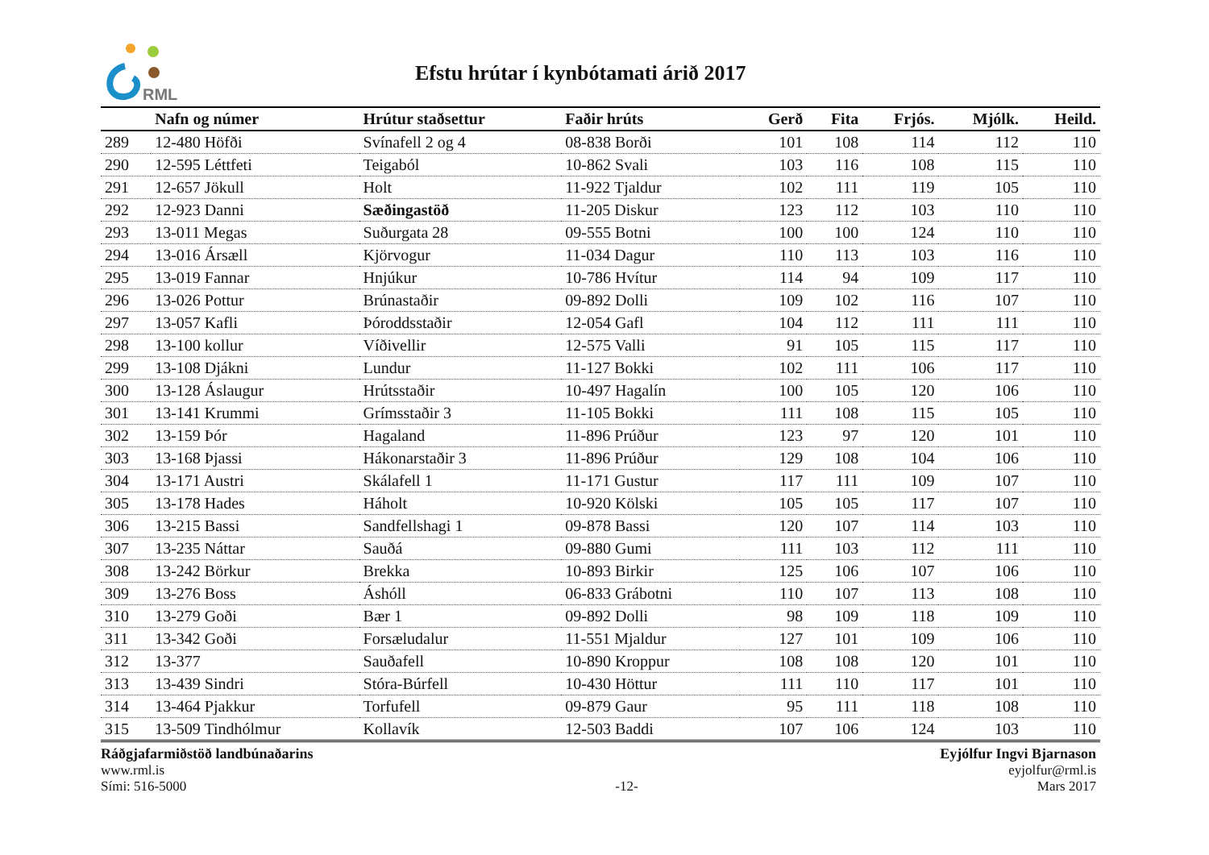RML
Efstu hrútar í kynbótamati árið 2017
| | Nafn og númer | Hrútur staðsettur | Faðir hrúts | Gerð | Fita | Frjós. | Mjólk. | Heild. |
| --- | --- | --- | --- | --- | --- | --- | --- | --- |
| 289 | 12-480 Höfði | Svínafell 2 og 4 | 08-838 Borði | 101 | 108 | 114 | 112 | 110 |
| 290 | 12-595 Léttfeti | Teigaból | 10-862 Svali | 103 | 116 | 108 | 115 | 110 |
| 291 | 12-657 Jökull | Holt | 11-922 Tjaldur | 102 | 111 | 119 | 105 | 110 |
| 292 | 12-923 Danni | Sæðingastöð | 11-205 Diskur | 123 | 112 | 103 | 110 | 110 |
| 293 | 13-011 Megas | Suðurgata 28 | 09-555 Botni | 100 | 100 | 124 | 110 | 110 |
| 294 | 13-016 Ársæll | Kjörvogur | 11-034 Dagur | 110 | 113 | 103 | 116 | 110 |
| 295 | 13-019 Fannar | Hnjúkur | 10-786 Hvítur | 114 | 94 | 109 | 117 | 110 |
| 296 | 13-026 Pottur | Brúnastaðir | 09-892 Dolli | 109 | 102 | 116 | 107 | 110 |
| 297 | 13-057 Kafli | Þóroddsstaðir | 12-054 Gafl | 104 | 112 | 111 | 111 | 110 |
| 298 | 13-100 kollur | Víðivellir | 12-575 Valli | 91 | 105 | 115 | 117 | 110 |
| 299 | 13-108 Djákni | Lundur | 11-127 Bokki | 102 | 111 | 106 | 117 | 110 |
| 300 | 13-128 Áslaugur | Hrútsstaðir | 10-497 Hagalín | 100 | 105 | 120 | 106 | 110 |
| 301 | 13-141 Krummi | Grímsstaðir 3 | 11-105 Bokki | 111 | 108 | 115 | 105 | 110 |
| 302 | 13-159 Þór | Hagaland | 11-896 Prúður | 123 | 97 | 120 | 101 | 110 |
| 303 | 13-168 Þjassi | Hákonarstaðir 3 | 11-896 Prúður | 129 | 108 | 104 | 106 | 110 |
| 304 | 13-171 Austri | Skálafell 1 | 11-171 Gustur | 117 | 111 | 109 | 107 | 110 |
| 305 | 13-178 Hades | Háholt | 10-920 Kölski | 105 | 105 | 117 | 107 | 110 |
| 306 | 13-215 Bassi | Sandfellshagi 1 | 09-878 Bassi | 120 | 107 | 114 | 103 | 110 |
| 307 | 13-235 Náttar | Sauðá | 09-880 Gumi | 111 | 103 | 112 | 111 | 110 |
| 308 | 13-242 Börkur | Brekka | 10-893 Birkir | 125 | 106 | 107 | 106 | 110 |
| 309 | 13-276 Boss | Áshóll | 06-833 Grábotni | 110 | 107 | 113 | 108 | 110 |
| 310 | 13-279 Goði | Bær 1 | 09-892 Dolli | 98 | 109 | 118 | 109 | 110 |
| 311 | 13-342 Goði | Forsæludalur | 11-551 Mjaldur | 127 | 101 | 109 | 106 | 110 |
| 312 | 13-377 | Sauðafell | 10-890 Kroppur | 108 | 108 | 120 | 101 | 110 |
| 313 | 13-439 Sindri | Stóra-Búrfell | 10-430 Höttur | 111 | 110 | 117 | 101 | 110 |
| 314 | 13-464 Pjakkur | Torfufell | 09-879 Gaur | 95 | 111 | 118 | 108 | 110 |
| 315 | 13-509 Tindhólmur | Kollavík | 12-503 Baddi | 107 | 106 | 124 | 103 | 110 |
Ráðgjafarmiðstöð landbúnaðarins
www.rml.is
Sími: 516-5000
-12- Eyjólfur Ingvi Bjarnason
eyjolfur@rml.is
Mars 2017